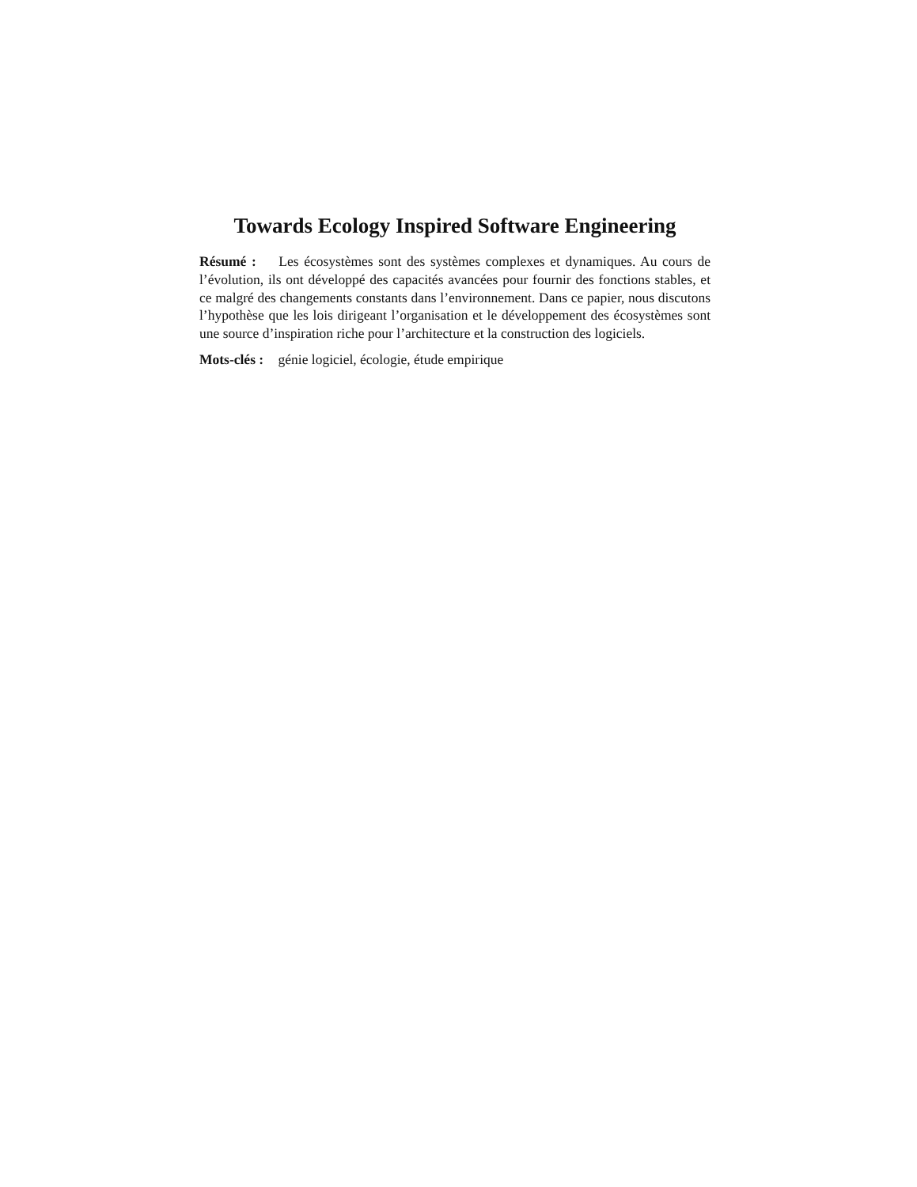Towards Ecology Inspired Software Engineering
Résumé : Les écosystèmes sont des systèmes complexes et dynamiques. Au cours de l’évolution, ils ont développé des capacités avancées pour fournir des fonctions stables, et ce malgré des changements constants dans l’environnement. Dans ce papier, nous discutons l’hypothèse que les lois dirigeant l’organisation et le développement des écosystèmes sont une source d’inspiration riche pour l’architecture et la construction des logiciels.
Mots-clés : génie logiciel, écologie, étude empirique